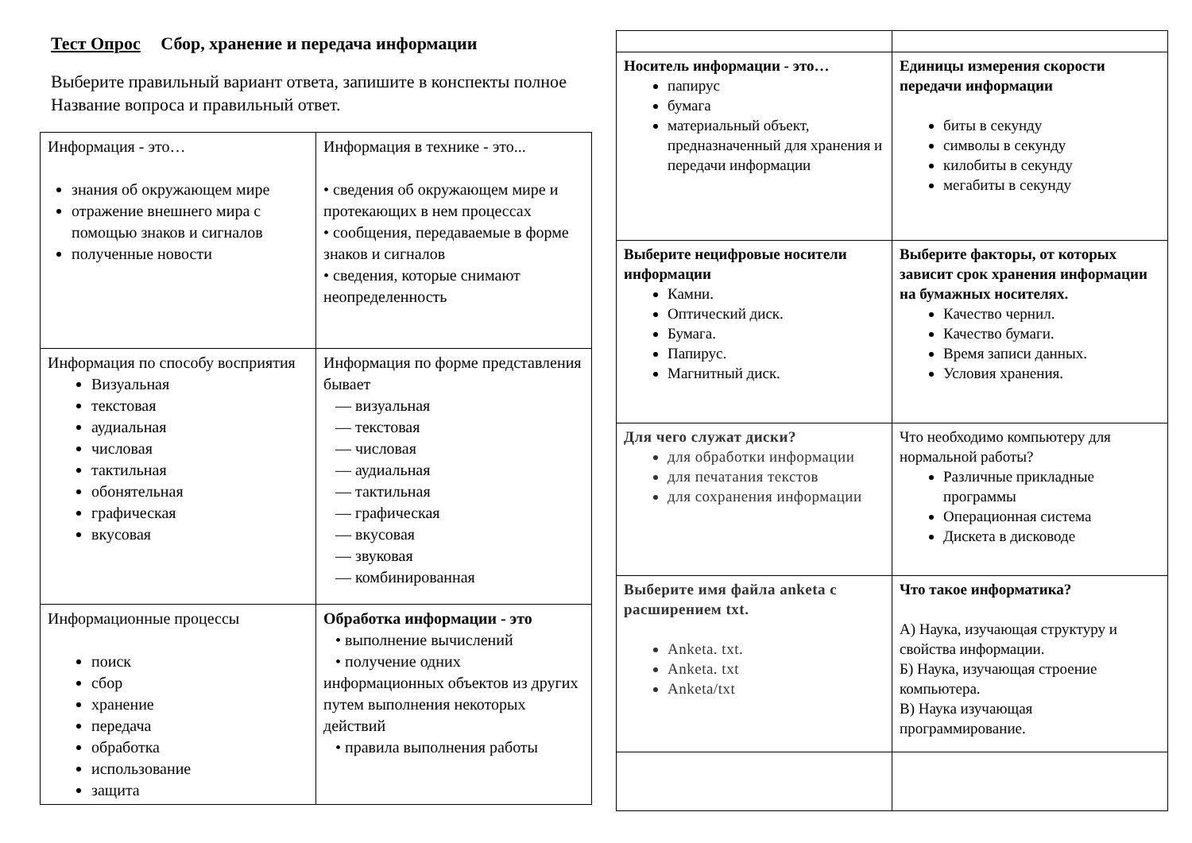Тест Опрос Сбор, хранение и передача информации
Выберите правильный вариант ответа, запишите в конспекты полное Название вопроса и правильный ответ.
| Информация - это… знания об окружающем мире отражение внешнего мира с помощью знаков и сигналов полученные новости | Информация в технике - это... • сведения об окружающем мире и протекающих в нем процессах • сообщения, передаваемые в форме знаков и сигналов • сведения, которые снимают неопределенность |
| Информация по способу восприятия Визуальная текстовая аудиальная числовая тактильная обонятельная графическая вкусовая | Информация по форме представления бывает — визуальная — текстовая — числовая — аудиальная — тактильная — графическая — вкусовая — звуковая — комбинированная |
| Информационные процессы поиск сбор хранение передача обработка использование защита | Обработка информации - это • выполнение вычислений • получение одних информационных объектов из других путем выполнения некоторых действий • правила выполнения работы |
| Носитель информации - это… папирус бумага материальный объект, предназначенный для хранения и передачи информации | Единицы измерения скорости передачи информации биты в секунду символы в секунду килобиты в секунду мегабиты в секунду |
| Выберите нецифровые носители информации Камни. Оптический диск. Бумага. Папирус. Магнитный диск. | Выберите факторы, от которых зависит срок хранения информации на бумажных носителях. Качество чернил. Качество бумаги. Время записи данных. Условия хранения. |
| Для чего служат диски? для обработки информации для печатания текстов для сохранения информации | Что необходимо компьютеру для нормальной работы? Различные прикладные программы Операционная система Дискета в дисководе |
| Выберите имя файла anketa с расширением txt. Anketa. txt. Anketa. txt Anketa/txt | Что такое информатика? А) Наука, изучающая структуру и свойства информации. Б) Наука, изучающая строение компьютера. В) Наука изучающая программирование. |